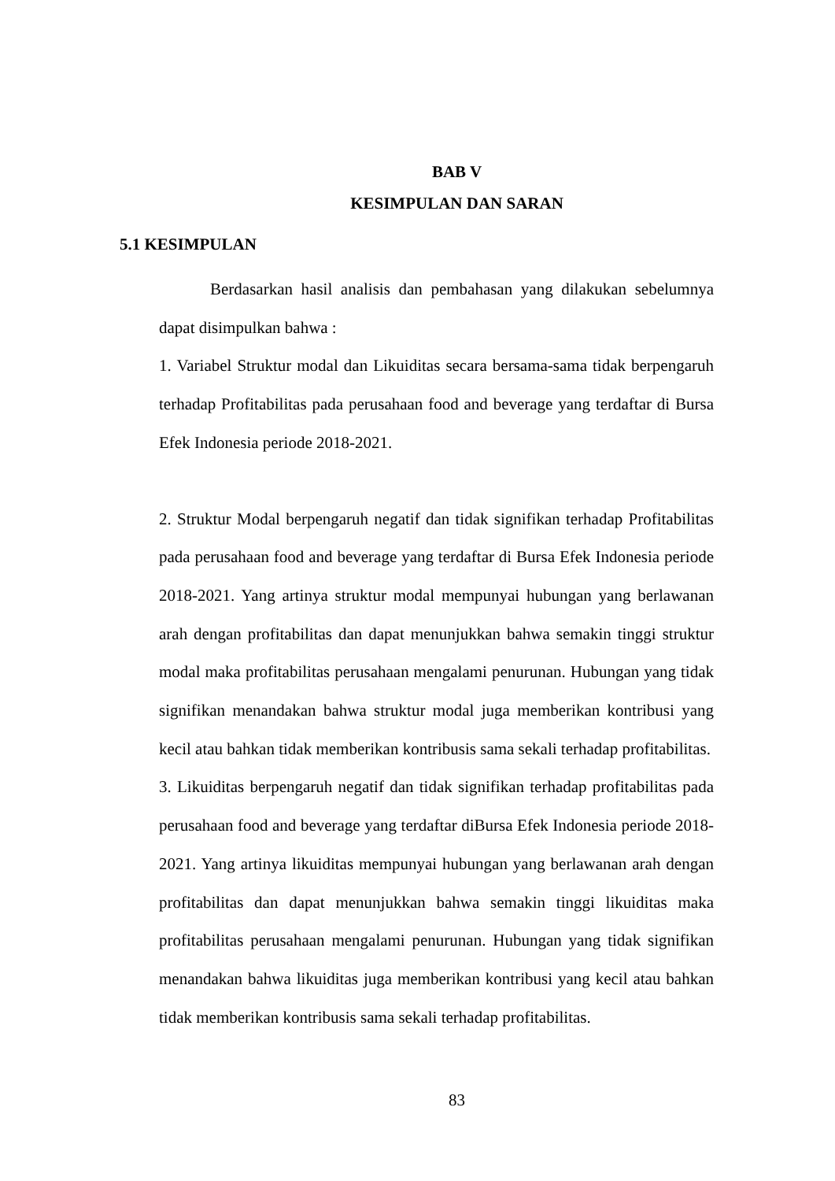BAB V
KESIMPULAN DAN SARAN
5.1 KESIMPULAN
Berdasarkan hasil analisis dan pembahasan yang dilakukan sebelumnya dapat disimpulkan bahwa :
1. Variabel Struktur modal dan Likuiditas secara bersama-sama tidak berpengaruh terhadap Profitabilitas pada perusahaan food and beverage yang terdaftar di Bursa Efek Indonesia periode 2018-2021.
2. Struktur Modal berpengaruh negatif dan tidak signifikan terhadap Profitabilitas pada perusahaan food and beverage yang terdaftar di Bursa Efek Indonesia periode 2018-2021. Yang artinya struktur modal mempunyai hubungan yang berlawanan arah dengan profitabilitas dan dapat menunjukkan bahwa semakin tinggi struktur modal maka profitabilitas perusahaan mengalami penurunan. Hubungan yang tidak signifikan menandakan bahwa struktur modal juga memberikan kontribusi yang kecil atau bahkan tidak memberikan kontribusis sama sekali terhadap profitabilitas.
3. Likuiditas berpengaruh negatif dan tidak signifikan terhadap profitabilitas pada perusahaan food and beverage yang terdaftar diBursa Efek Indonesia periode 2018-2021. Yang artinya likuiditas mempunyai hubungan yang berlawanan arah dengan profitabilitas dan dapat menunjukkan bahwa semakin tinggi likuiditas maka profitabilitas perusahaan mengalami penurunan. Hubungan yang tidak signifikan menandakan bahwa likuiditas juga memberikan kontribusi yang kecil atau bahkan tidak memberikan kontribusis sama sekali terhadap profitabilitas.
83